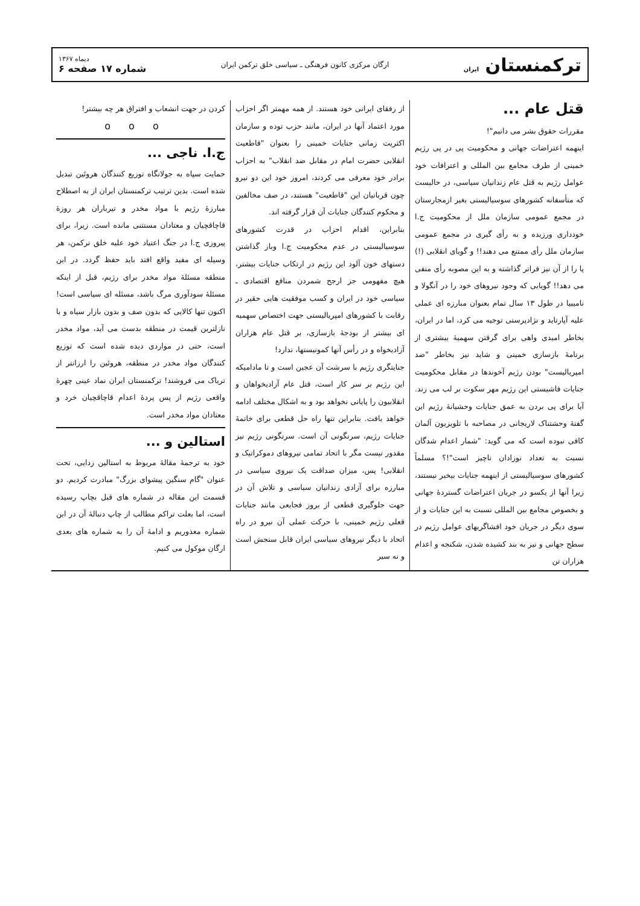ترکمنستان ایران
ارگان مرکزی کانون فرهنگی ـ سیاسی خلق ترکمن ایران
دیماه ۱۳۶۷
شماره ۱۷ صفحه ۶
قتل عام ...
مقررات حقوق بشر می دانیم"!
اینهمه اعتراضات جهانی و محکومیت پی در پی رژیم خمینی از طرف مجامع بین المللی و اعترافات خود عوامل رژیم به قتل عام زندانیان سیاسی، در حالیست که متأسفانه کشورهای سوسیالیستی بغیر ازمجارستان در مجمع عمومی سازمان ملل از محکومیت ج.ا خودداری ورزیده و به رأی گیری در مجمع عمومی سازمان ملل رأی ممتنع می دهند!! و گویای انقلابی (!) پا را از آن نیز فراتر گذاشته و به این مصوبه رأی منفی می دهد!! گویایی که وجود نیروهای خود را در آنگولا و نامیبیا در طول ۱۳ سال تمام بعنوان مبارزه ای عملی علیه آپارتاید و نژادپرستی توجیه می کرد، اما در ایران، بخاطر امیدی واهی برای گرفتن سهمیهٔ بیشتری از برنامهٔ بازسازی خمینی و شاید نیز بخاطر "ضد امپریالیست" بودن رژیم آخوندها در مقابل محکومیت جنایات فاشیستی این رژیم مهر سکوت بر لب می زند. آیا برای پی بردن به عمق جنایات وحشیانهٔ رژیم این گفتهٔ وحشتناک لاریجانی در مصاحبه با تلویزیون آلمان کافی نبوده است که می گوید: "شمار اعدام شدگان نسبت به تعداد نوزادان ناچیز است"!؟ مسلماً کشورهای سوسیالیستی از اینهمه جنایات بیخبر نیستند، زیرا آنها از یکسو در جریان اعتراضات گستردهٔ جهانی و بخصوص مجامع بین المللی نسبت به این جنایات و از سوی دیگر در جریان خود افشاگریهای عوامل رژیم در سطح جهانی و نیز به بند کشیده شدن، شکنجه و اعدام هزاران تن
از رفقای ایرانی خود هستند. از همه مهمتر اگر احزاب مورد اعتماد آنها در ایران، مانند حزب توده و سازمان اکثریت زمانی جنایات خمینی را بعنوان "قاطعیت انقلابی حضرت امام در مقابل ضد انقلاب" به احزاب برادر خود معرفی می کردند، امروز خود این دو نیرو چون قربانیان این "قاطعیت" هستند، در صف مخالفین و محکوم کنندگان جنایات آن قرار گرفته اند.
بنابراین، اقدام احزاب در قدرت کشورهای سوسیالیستی در عدم محکومیت ج.ا وباز گذاشتن دستهای خون آلود این رژیم در ارتکاب جنایات بیشتر، هیچ مفهومی جز ارجح شمردن منافع اقتصادی ـ سیاسی خود در ایران و کسب موفقیت هایی حقیر در رقابت با کشورهای امپریالیستی جهت اختصاص سهمیه ای بیشتر از بودجهٔ بازسازی، بر قتل عام هزاران آزادیخواه و در رأس آنها کمونیستها، ندارد!
جنایتگری رژیم با سرشت آن عجین است و تا مادامیکه این رژیم بر سر کار است، قتل عام آزادیخواهان و انقلابیون را پایانی نخواهد بود و به اشکال مختلف ادامه خواهد یافت. بنابراین تنها راه حل قطعی برای خاتمهٔ جنایات رژیم، سرنگونی آن است. سرنگونی رژیم نیز مقدور نیست مگر با اتحاد تمامی نیروهای دموکراتیک و انقلابی! پس، میزان صداقت یک نیروی سیاسی در مبارزه برای آزادی زندانیان سیاسی و تلاش آن در جهت جلوگیری قطعی از بروز فجایعی مانند جنایات فعلی رژیم خمینی، با حرکت عملی آن نیرو در راه اتحاد با دیگر نیروهای سیاسی ایران قابل سنجش است و نه سیر
کردن در جهت انشعاب و افتراق هر چه بیشتر!
ooo
ج.ا. ناجی ...
حمایت سپاه به جولانگاه توزیع کنندگان هروئین تبدیل شده است. بدین ترتیب ترکمنستان ایران از به اصطلاح مبارزهٔ رژیم با مواد مخدر و تیرباران هر روزهٔ قاچاقچیان و معتادان مستثنی مانده است. زیرا، برای پیروزی ج.ا در جنگ اعتیاد خود علیه خلق ترکمن، هر وسیله ای مفید واقع افتد باید حفظ گردد. در این منطقه مسئلهٔ مواد مخدر برای رژیم، قبل از اینکه مسئلهٔ سودآوری مرگ باشد، مسئله ای سیاسی است! اکنون تنها کالایی که بدون صف و بدون بازار سیاه و با نازلترین قیمت در منطقه بدست می آید، مواد مخدر است، حتی در مواردی دیده شده است که توزیع کنندگان مواد مخدر در منطقه، هروئین را ارزانتر از تریاک می فروشند! ترکمنستان ایران نماد عینی چهرهٔ واقعی رژیم از پس پردهٔ اعدام قاچاقچیان خرد و معتادان مواد مخدر است.
استالین و ...
خود به ترجمهٔ مقالهٔ مربوط به استالین زدایی، تحت عنوان "گام سنگین پیشوای بزرگ" مبادرت کردیم. دو قسمت این مقاله در شماره های قبل بچاپ رسیده است، اما بعلت تراکم مطالب از چاپ دنبالهٔ آن در این شماره معذوریم و ادامهٔ آن را به شماره های بعدی ارگان موکول می کنیم.